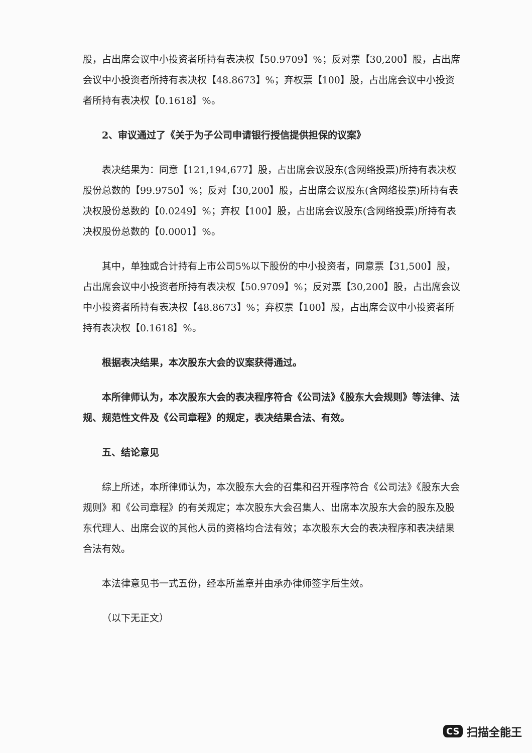股，占出席会议中小投资者所持有表决权【50.9709】%；反对票【30,200】股，占出席会议中小投资者所持有表决权【48.8673】%；弃权票【100】股，占出席会议中小投资者所持有表决权【0.1618】%。
2、审议通过了《关于为子公司申请银行授信提供担保的议案》
表决结果为：同意【121,194,677】股，占出席会议股东(含网络投票)所持有表决权股份总数的【99.9750】%；反对【30,200】股，占出席会议股东(含网络投票)所持有表决权股份总数的【0.0249】%；弃权【100】股，占出席会议股东(含网络投票)所持有表决权股份总数的【0.0001】%。
其中，单独或合计持有上市公司5%以下股份的中小投资者，同意票【31,500】股，占出席会议中小投资者所持有表决权【50.9709】%；反对票【30,200】股，占出席会议中小投资者所持有表决权【48.8673】%；弃权票【100】股，占出席会议中小投资者所持有表决权【0.1618】%。
根据表决结果，本次股东大会的议案获得通过。
本所律师认为，本次股东大会的表决程序符合《公司法》《股东大会规则》等法律、法规、规范性文件及《公司章程》的规定，表决结果合法、有效。
五、结论意见
综上所述，本所律师认为，本次股东大会的召集和召开程序符合《公司法》《股东大会规则》和《公司章程》的有关规定；本次股东大会召集人、出席本次股东大会的股东及股东代理人、出席会议的其他人员的资格均合法有效；本次股东大会的表决程序和表决结果合法有效。
本法律意见书一式五份，经本所盖章并由承办律师签字后生效。
（以下无正文）
CS 扫描全能王